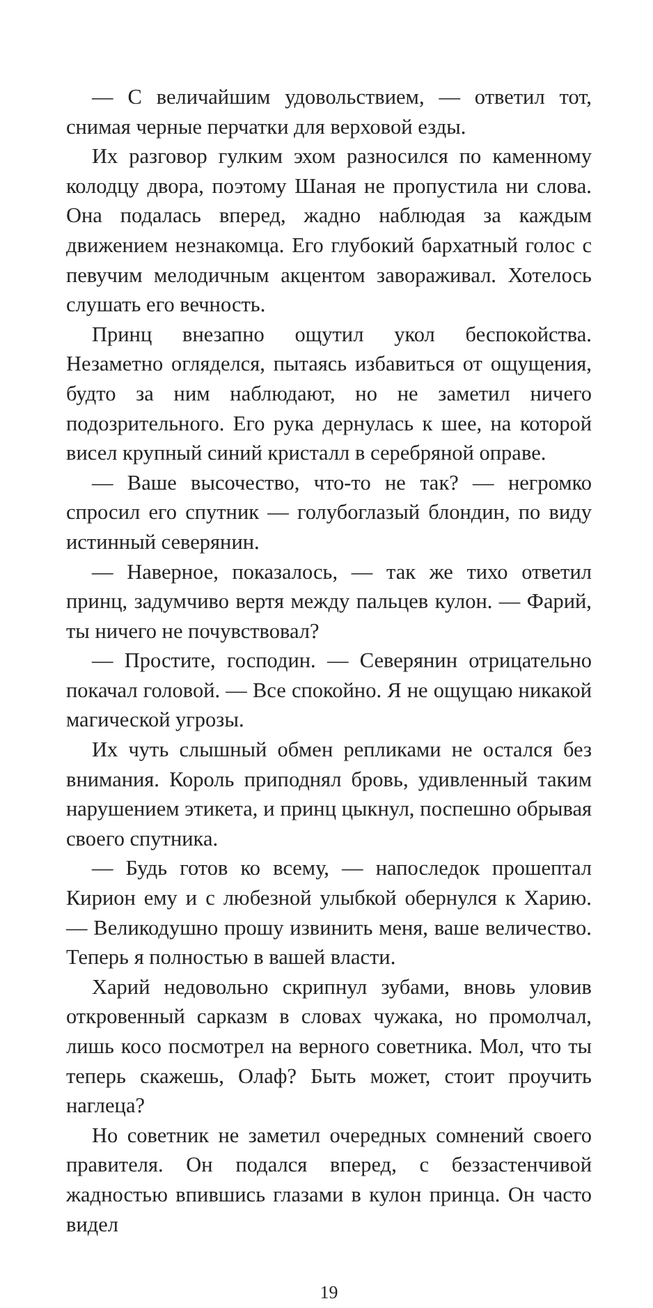— С величайшим удовольствием, — ответил тот, снимая черные перчатки для верховой езды.
Их разговор гулким эхом разносился по каменному колодцу двора, поэтому Шаная не пропустила ни слова. Она подалась вперед, жадно наблюдая за каждым движением незнакомца. Его глубокий бархатный голос с певучим мелодичным акцентом завораживал. Хотелось слушать его вечность.
Принц внезапно ощутил укол беспокойства. Незаметно огляделся, пытаясь избавиться от ощущения, будто за ним наблюдают, но не заметил ничего подозрительного. Его рука дернулась к шее, на которой висел крупный синий кристалл в серебряной оправе.
— Ваше высочество, что-то не так? — негромко спросил его спутник — голубоглазый блондин, по виду истинный северянин.
— Наверное, показалось, — так же тихо ответил принц, задумчиво вертя между пальцев кулон. — Фарий, ты ничего не почувствовал?
— Простите, господин. — Северянин отрицательно покачал головой. — Все спокойно. Я не ощущаю никакой магической угрозы.
Их чуть слышный обмен репликами не остался без внимания. Король приподнял бровь, удивленный таким нарушением этикета, и принц цыкнул, поспешно обрывая своего спутника.
— Будь готов ко всему, — напоследок прошептал Кирион ему и с любезной улыбкой обернулся к Харию. — Великодушно прошу извинить меня, ваше величество. Теперь я полностью в вашей власти.
Харий недовольно скрипнул зубами, вновь уловив откровенный сарказм в словах чужака, но промолчал, лишь косо посмотрел на верного советника. Мол, что ты теперь скажешь, Олаф? Быть может, стоит проучить наглеца?
Но советник не заметил очередных сомнений своего правителя. Он подался вперед, с беззастенчивой жадностью впившись глазами в кулон принца. Он часто видел
19